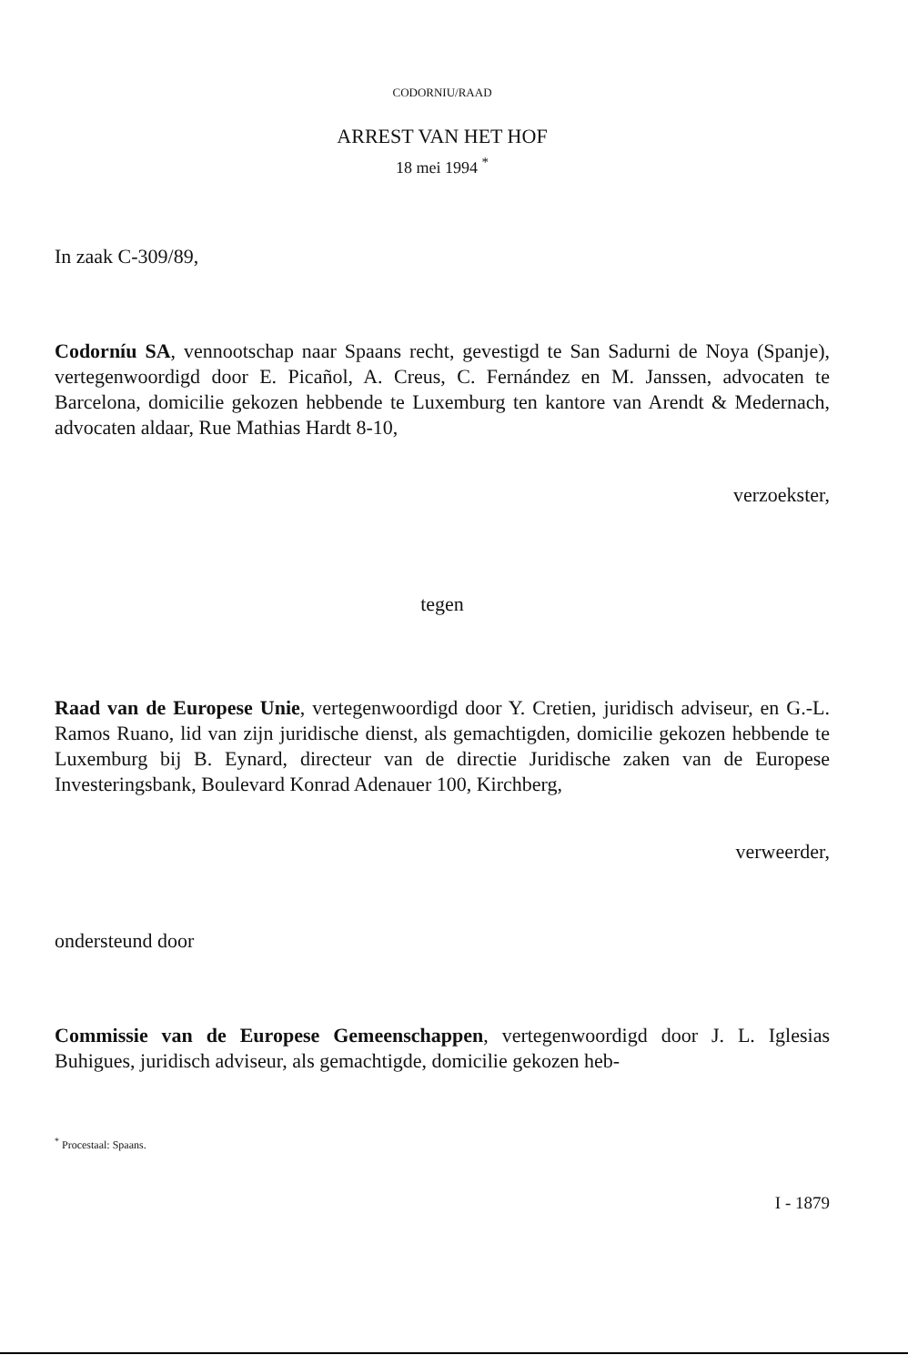CODORNIU/RAAD
ARREST VAN HET HOF
18 mei 1994 <sup>*</sup>
In zaak C-309/89,
Codorníu SA, vennootschap naar Spaans recht, gevestigd te San Sadurni de Noya (Spanje), vertegenwoordigd door E. Picañol, A. Creus, C. Fernández en M. Janssen, advocaten te Barcelona, domicilie gekozen hebbende te Luxemburg ten kantore van Arendt & Medernach, advocaten aldaar, Rue Mathias Hardt 8-10,
verzoekster,
tegen
Raad van de Europese Unie, vertegenwoordigd door Y. Cretien, juridisch adviseur, en G.-L. Ramos Ruano, lid van zijn juridische dienst, als gemachtigden, domicilie gekozen hebbende te Luxemburg bij B. Eynard, directeur van de directie Juridische zaken van de Europese Investeringsbank, Boulevard Konrad Adenauer 100, Kirchberg,
verweerder,
ondersteund door
Commissie van de Europese Gemeenschappen, vertegenwoordigd door J. L. Iglesias Buhigues, juridisch adviseur, als gemachtigde, domicilie gekozen heb-
<sup>*</sup> Procestaal: Spaans.
I - 1879